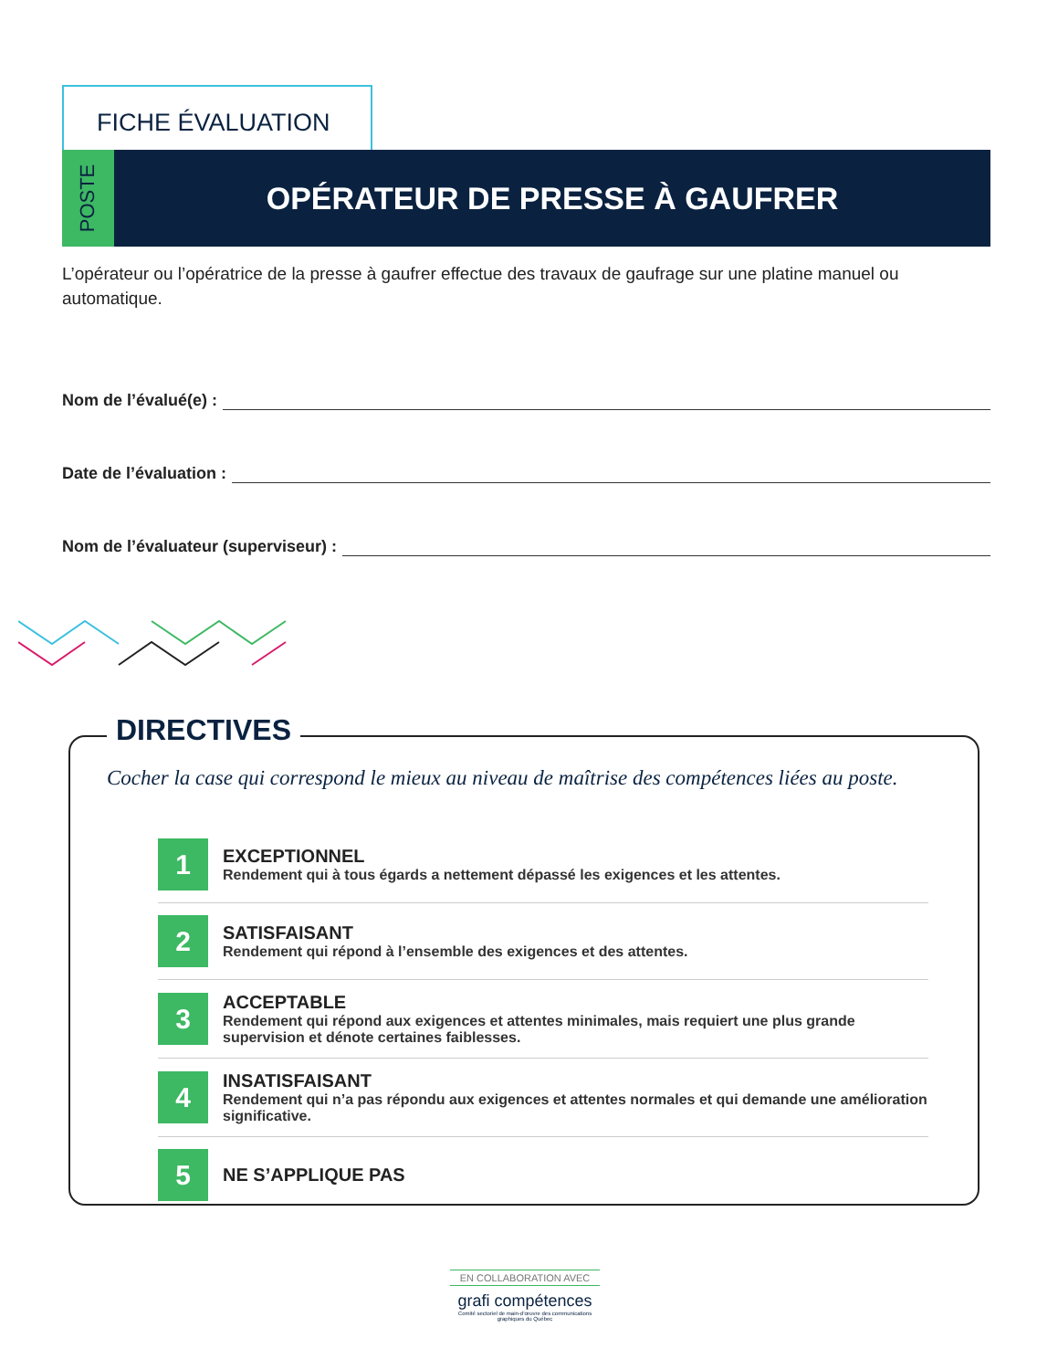FICHE ÉVALUATION
POSTE
OPÉRATEUR DE PRESSE À GAUFRER
L’opérateur ou l’opératrice de la presse à gaufrer effectue des travaux de gaufrage sur une platine manuel ou automatique.
Nom de l’évalué(e) :
Date de l’évaluation :
Nom de l’évaluateur (superviseur) :
DIRECTIVES
Cocher la case qui correspond le mieux au niveau de maîtrise des compétences liées au poste.
1
EXCEPTIONNEL
Rendement qui à tous égards a nettement dépassé les exigences et les attentes.
2
SATISFAISANT
Rendement qui répond à l’ensemble des exigences et des attentes.
3
ACCEPTABLE
Rendement qui répond aux exigences et attentes minimales, mais requiert une plus grande supervision et dénote certaines faiblesses.
4
INSATISFAISANT
Rendement qui n’a pas répondu aux exigences et attentes normales et qui demande une amélioration significative.
5
NE S’APPLIQUE PAS
EN COLLABORATION AVEC
grafi compétences
Comité sectoriel de main-d’œuvre des communications graphiques du Québec